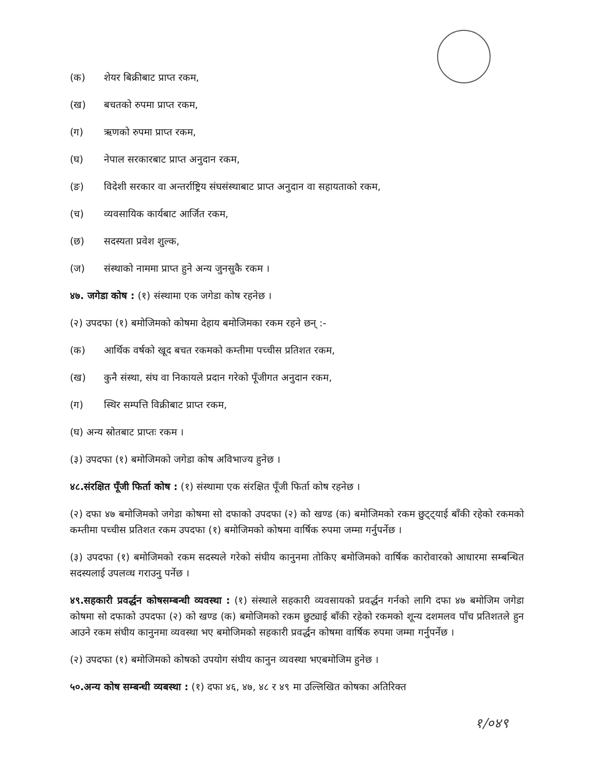(क) शेयर बिक्रीबाट प्राप्त रकम,
(ख) बचतको रुपमा प्राप्त रकम,
(ग) ऋणको रुपमा प्राप्त रकम,
(घ) नेपाल सरकारबाट प्राप्त अनुदान रकम,
(ङ) विदेशी सरकार वा अन्तर्राष्ट्रिय संघसंस्थाबाट प्राप्त अनुदान वा सहायताको रकम,
(च) व्यवसायिक कार्यबाट आर्जित रकम,
(छ) सदस्यता प्रवेश शुल्क,
(ज) संस्थाको नाममा प्राप्त हुने अन्य जुनसुकै रकम ।
४७. जगेडा कोष : (१) संस्थामा एक जगेडा कोष रहनेछ ।
(२) उपदफा (१) बमोजिमको कोषमा देहाय बमोजिमका रकम रहने छन् :-
(क) आर्थिक वर्षको खूद बचत रकमको कम्तीमा पच्चीस प्रतिशत रकम,
(ख) कुनै संस्था, संघ वा निकायले प्रदान गरेको पूँजीगत अनुदान रकम,
(ग) स्थिर सम्पत्ति विक्रीबाट प्राप्त रकम,
(घ) अन्य स्रोतबाट प्राप्तः रकम ।
(३) उपदफा (१) बमोजिमको जगेडा कोष अविभाज्य हुनेछ ।
४८.संरक्षित पूँजी फिर्ता कोष : (१) संस्थामा एक संरक्षित पूँजी फिर्ता कोष रहनेछ ।
(२) दफा ४७ बमोजिमको जगेडा कोषमा सो दफाको उपदफा (२) को खण्ड (क) बमोजिमको रकम छुट्ट्याई बाँकी रहेको रकमको कम्तीमा पच्चीस प्रतिशत रकम उपदफा (१) बमोजिमको कोषमा वार्षिक रुपमा जम्मा गर्नुपर्नेछ ।
(३) उपदफा (१) बमोजिमको रकम सदस्यले गरेको संघीय कानुनमा तोकिए बमोजिमको वार्षिक कारोवारको आधारमा सम्बन्धित सदस्यलाई उपलव्ध गराउनु पर्नेछ ।
४९.सहकारी प्रवर्द्धन कोषसम्बन्धी व्यवस्था : (१) संस्थाले सहकारी व्यवसायको प्रवर्द्धन गर्नको लागि दफा ४७ बमोजिम जगेडा कोषमा सो दफाको उपदफा (२) को खण्ड (क) बमोजिमको रकम छुट्याई बाँकी रहेको रकमको शून्य दशमलव पाँच प्रतिशतले हुन आउने रकम संघीय कानुनमा व्यवस्था भए बमोजिमको सहकारी प्रवर्द्धन कोषमा वार्षिक रुपमा जम्मा गर्नुपर्नेछ ।
(२) उपदफा (१) बमोजिमको कोषको उपयोग संघीय कानुन व्यवस्था भएबमोजिम हुनेछ ।
५०.अन्य कोष सम्बन्धी व्यबस्था : (१) दफा ४६, ४७, ४८ र ४९ मा उल्लिखित कोषका अतिरिक्त
१/०४९